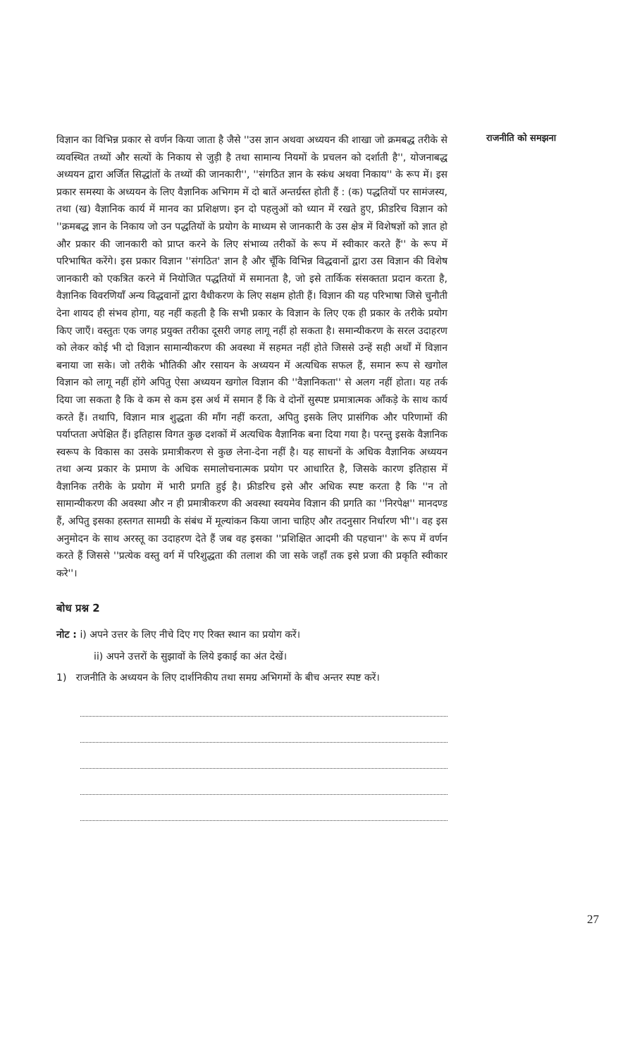विज्ञान का विभिन्न प्रकार से वर्णन किया जाता है जैसे ''उस ज्ञान अथवा अध्ययन की शाखा जो क्रमबद्ध तरीके से व्यवस्थित तथ्यों और सत्यों के निकाय से जुड़ी है तथा सामान्य नियमों के प्रचलन को दर्शाती है'', योजनाबद्ध अध्ययन द्वारा अर्जित सिद्धांतों के तथ्यों की जानकारी'', ''संगठित ज्ञान के स्कंध अथवा निकाय'' के रूप में। इस प्रकार समस्या के अध्ययन के लिए वैज्ञानिक अभिगम में दो बातें अन्तर्ग्रस्त होती हैं : (क) पद्धतियों पर सामंजस्य, तथा (ख) वैज्ञानिक कार्य में मानव का प्रशिक्षण। इन दो पहलुओं को ध्यान में रखते हुए, फ्रीडरिच विज्ञान को ''क्रमबद्ध ज्ञान के निकाय जो उन पद्धतियों के प्रयोग के माध्यम से जानकारी के उस क्षेत्र में विशेषज्ञों को ज्ञात हो और प्रकार की जानकारी को प्राप्त करने के लिए संभाव्य तरीकों के रूप में स्वीकार करते हैं'' के रूप में परिभाषित करेंगे। इस प्रकार विज्ञान ''संगठित' ज्ञान है और चूँकि विभिन्न विद्धवानों द्वारा उस विज्ञान की विशेष जानकारी को एकत्रित करने में नियोजित पद्धतियों में समानता है, जो इसे तार्किक संसक्तता प्रदान करता है, वैज्ञानिक विवरणियाँ अन्य विद्धवानों द्वारा वैधीकरण के लिए सक्षम होती हैं। विज्ञान की यह परिभाषा जिसे चुनौती देना शायद ही संभव होगा, यह नहीं कहती है कि सभी प्रकार के विज्ञान के लिए एक ही प्रकार के तरीके प्रयोग किए जाएँ। वस्तुतः एक जगह प्रयुक्त तरीका दूसरी जगह लागू नहीं हो सकता है। समान्यीकरण के सरल उदाहरण को लेकर कोई भी दो विज्ञान सामान्यीकरण की अवस्था में सहमत नहीं होते जिससे उन्हें सही अर्थों में विज्ञान बनाया जा सके। जो तरीके भौतिकी और रसायन के अध्ययन में अत्यधिक सफल हैं, समान रूप से खगोल विज्ञान को लागू नहीं होंगे अपितु ऐसा अध्ययन खगोल विज्ञान की ''वैज्ञानिकता'' से अलग नहीं होता। यह तर्क दिया जा सकता है कि वे कम से कम इस अर्थ में समान हैं कि वे दोनों सुस्पष्ट प्रमात्रात्मक आँकड़े के साथ कार्य करते हैं। तथापि, विज्ञान मात्र शुद्धता की माँग नहीं करता, अपितु इसके लिए प्रासंगिक और परिणामों की पर्याप्तता अपेक्षित हैं। इतिहास विगत कुछ दशकों में अत्यधिक वैज्ञानिक बना दिया गया है। परन्तु इसके वैज्ञानिक स्वरूप के विकास का उसके प्रमात्रीकरण से कुछ लेना-देना नहीं है। यह साधनों के अधिक वैज्ञानिक अध्ययन तथा अन्य प्रकार के प्रमाण के अधिक समालोचनात्मक प्रयोग पर आधारित है, जिसके कारण इतिहास में वैज्ञानिक तरीके के प्रयोग में भारी प्रगति हुई है। फ्रीडरिच इसे और अधिक स्पष्ट करता है कि ''न तो सामान्यीकरण की अवस्था और न ही प्रमात्रीकरण की अवस्था स्वयमेव विज्ञान की प्रगति का ''निरपेक्ष'' मानदण्ड हैं, अपितु इसका हस्तगत सामग्री के संबंध में मूल्यांकन किया जाना चाहिए और तदनुसार निर्धारण भी''। वह इस अनुमोदन के साथ अरस्तू का उदाहरण देते हैं जब वह इसका ''प्रशिक्षित आदमी की पहचान'' के रूप में वर्णन करते हैं जिससे ''प्रत्येक वस्तु वर्ग में परिशुद्धता की तलाश की जा सके जहाँ तक इसे प्रजा की प्रकृति स्वीकार करे''।
बोध प्रश्न 2
नोट : i) अपने उत्तर के लिए नीचे दिए गए रिक्त स्थान का प्रयोग करें।
ii) अपने उत्तरों के सुझावों के लिये इकाई का अंत देखें।
1) राजनीति के अध्ययन के लिए दार्शनिकीय तथा समग्र अभिगमों के बीच अन्तर स्पष्ट करें।
राजनीति को समझना
27